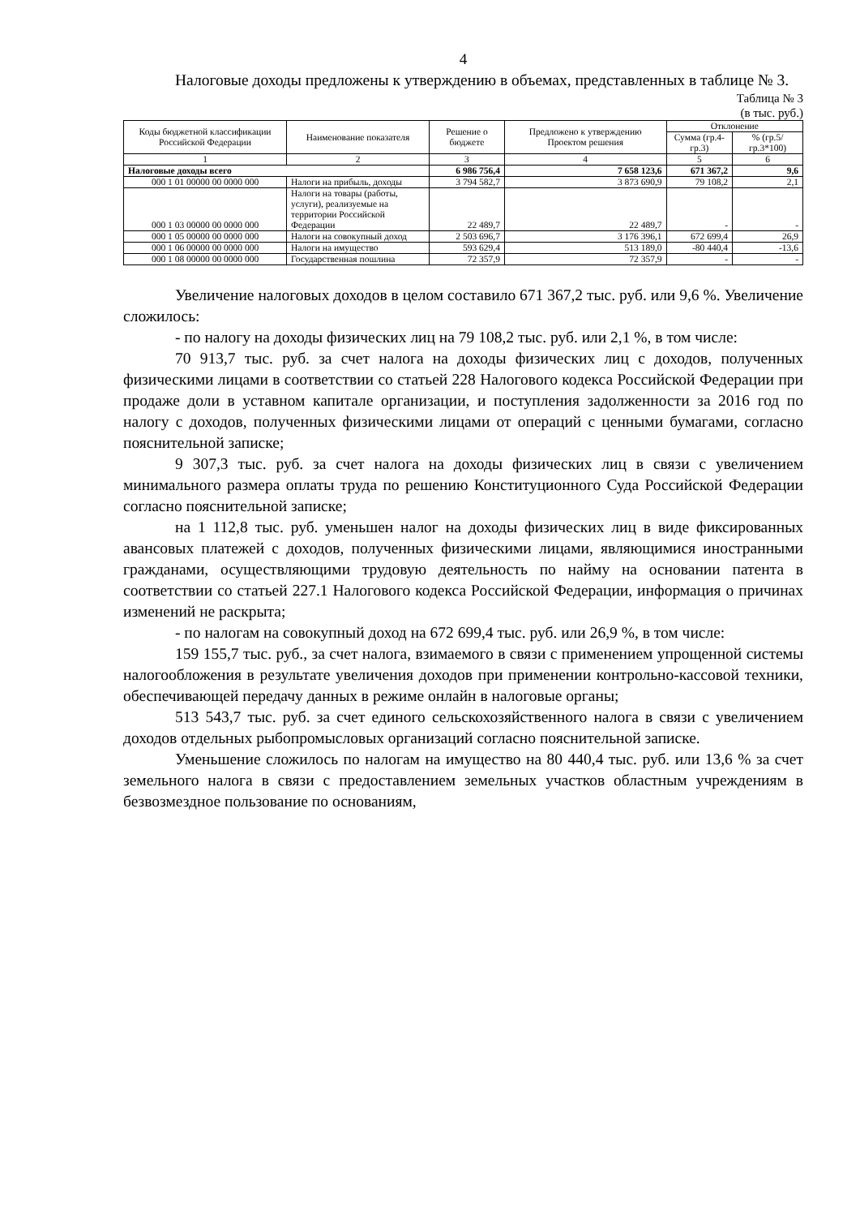4
Налоговые доходы предложены к утверждению в объемах, представленных в таблице № 3.
Таблица № 3
(в тыс. руб.)
| Коды бюджетной классификации Российской Федерации | Наименование показателя | Решение о бюджете | Предложено к утверждению Проектом решения | Отклонение | |
| --- | --- | --- | --- | --- | --- |
| | | | | Сумма (гр.4-гр.3) | % (гр.5/ гр.3*100) |
| 1 | 2 | 3 | 4 | 5 | 6 |
| Налоговые доходы всего | | 6 986 756,4 | 7 658 123,6 | 671 367,2 | 9,6 |
| 000 1 01 00000 00 0000 000 | Налоги на прибыль, доходы | 3 794 582,7 | 3 873 690,9 | 79 108,2 | 2,1 |
| 000 1 03 00000 00 0000 000 | Налоги на товары (работы, услуги), реализуемые на территории Российской Федерации | 22 489,7 | 22 489,7 | - | - |
| 000 1 05 00000 00 0000 000 | Налоги на совокупный доход | 2 503 696,7 | 3 176 396,1 | 672 699,4 | 26,9 |
| 000 1 06 00000 00 0000 000 | Налоги на имущество | 593 629,4 | 513 189,0 | -80 440,4 | -13,6 |
| 000 1 08 00000 00 0000 000 | Государственная пошлина | 72 357,9 | 72 357,9 | - | - |
Увеличение налоговых доходов в целом составило 671 367,2 тыс. руб. или 9,6 %. Увеличение сложилось:
- по налогу на доходы физических лиц на 79 108,2 тыс. руб. или 2,1 %, в том числе:
70 913,7 тыс. руб. за счет налога на доходы физических лиц с доходов, полученных физическими лицами в соответствии со статьей 228 Налогового кодекса Российской Федерации при продаже доли в уставном капитале организации, и поступления задолженности за 2016 год по налогу с доходов, полученных физическими лицами от операций с ценными бумагами, согласно пояснительной записке;
9 307,3 тыс. руб. за счет налога на доходы физических лиц в связи с увеличением минимального размера оплаты труда по решению Конституционного Суда Российской Федерации согласно пояснительной записке;
на 1 112,8 тыс. руб. уменьшен налог на доходы физических лиц в виде фиксированных авансовых платежей с доходов, полученных физическими лицами, являющимися иностранными гражданами, осуществляющими трудовую деятельность по найму на основании патента в соответствии со статьей 227.1 Налогового кодекса Российской Федерации, информация о причинах изменений не раскрыта;
- по налогам на совокупный доход на 672 699,4 тыс. руб. или 26,9 %, в том числе:
159 155,7 тыс. руб., за счет налога, взимаемого в связи с применением упрощенной системы налогообложения в результате увеличения доходов при применении контрольно-кассовой техники, обеспечивающей передачу данных в режиме онлайн в налоговые органы;
513 543,7 тыс. руб. за счет единого сельскохозяйственного налога в связи с увеличением доходов отдельных рыбопромысловых организаций согласно пояснительной записке.
Уменьшение сложилось по налогам на имущество на 80 440,4 тыс. руб. или 13,6 % за счет земельного налога в связи с предоставлением земельных участков областным учреждениям в безвозмездное пользование по основаниям,